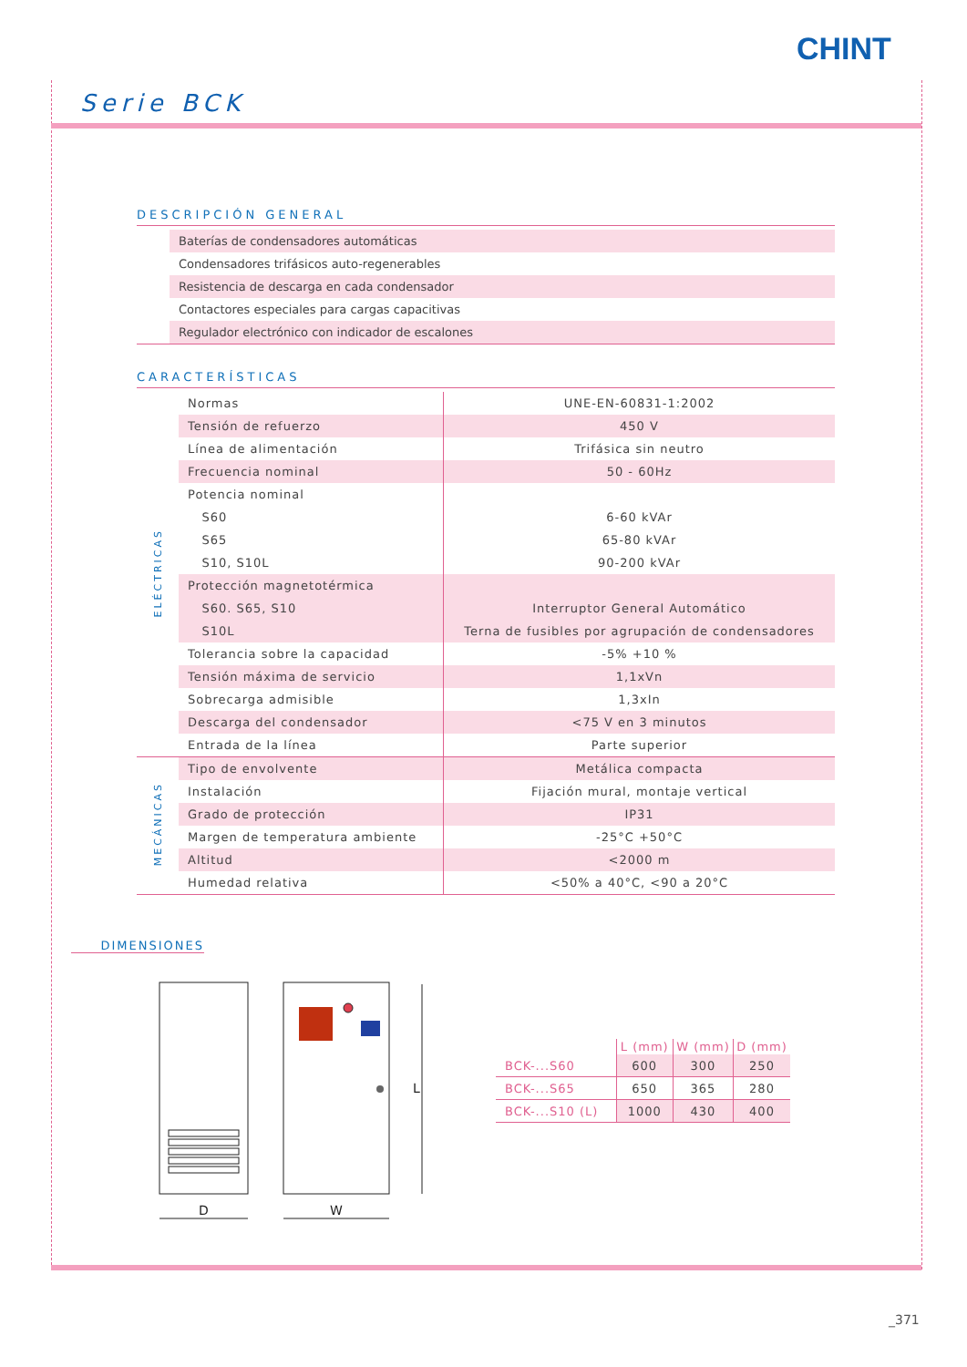CHINT
Serie BCK
DESCRIPCIÓN GENERAL
| | Baterías de condensadores automáticas |
| | Condensadores trifásicos auto-regenerables |
| | Resistencia de descarga en cada condensador |
| | Contactores especiales para cargas capacitivas |
| | Regulador electrónico con indicador de escalones |
CARACTERÍSTICAS
| ELÉCTRICAS | Normas | UNE-EN-60831-1:2002 |
| | Tensión de refuerzo | 450 V |
| | Línea de alimentación | Trifásica sin neutro |
| | Frecuencia nominal | 50 - 60Hz |
| | Potencia nominal | |
| | S60 | 6-60 kVAr |
| | S65 | 65-80 kVAr |
| | S10, S10L | 90-200 kVAr |
| | Protección magnetotérmica | |
| | S60. S65, S10 | Interruptor General Automático |
| | S10L | Terna de fusibles por agrupación de condensadores |
| | Tolerancia sobre la capacidad | -5% +10 % |
| | Tensión máxima de servicio | 1,1xVn |
| | Sobrecarga admisible | 1,3xIn |
| | Descarga del condensador | <75 V en 3 minutos |
| | Entrada de la línea | Parte superior |
| MECÁNICAS | Tipo de envolvente | Metálica compacta |
| | Instalación | Fijación mural, montaje vertical |
| | Grado de protección | IP31 |
| | Margen de temperatura ambiente | -25°C +50°C |
| | Altitud | <2000 m |
| | Humedad relativa | <50% a 40°C, <90 a 20°C |
DIMENSIONES
D
W
L
| | L (mm) | W (mm) | D (mm) |
| --- | --- | --- | --- |
| BCK-...S60 | 600 | 300 | 250 |
| BCK-...S65 | 650 | 365 | 280 |
| BCK-...S10 (L) | 1000 | 430 | 400 |
_371